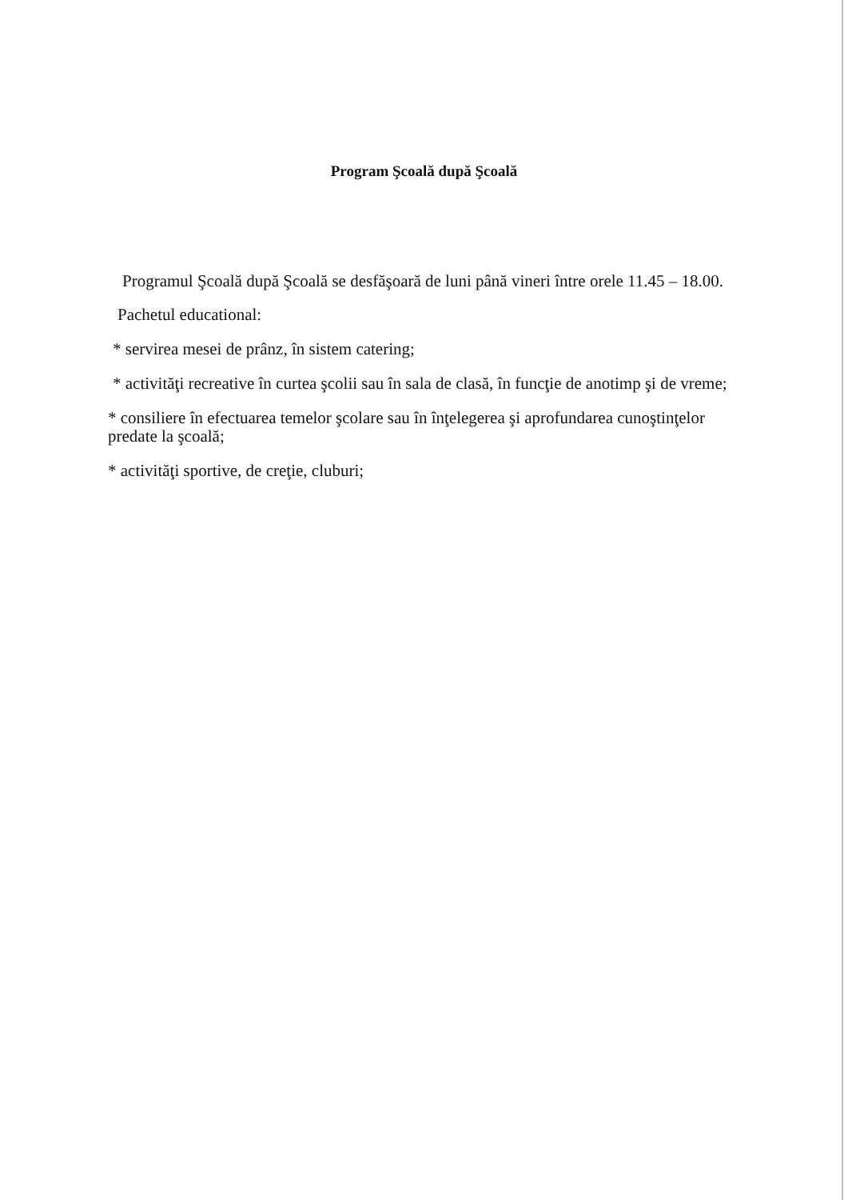Program Şcoală după Şcoală
Programul Şcoală după Şcoală se desfăşoară de luni până vineri între orele 11.45 – 18.00.
Pachetul educational:
* servirea mesei de prânz, în sistem catering;
* activităţi recreative în curtea şcolii sau în sala de clasă, în funcţie de anotimp şi de vreme;
* consiliere în efectuarea temelor şcolare sau în înţelegerea şi aprofundarea cunoştinţelor predate la şcoală;
* activităţi sportive, de creţie, cluburi;